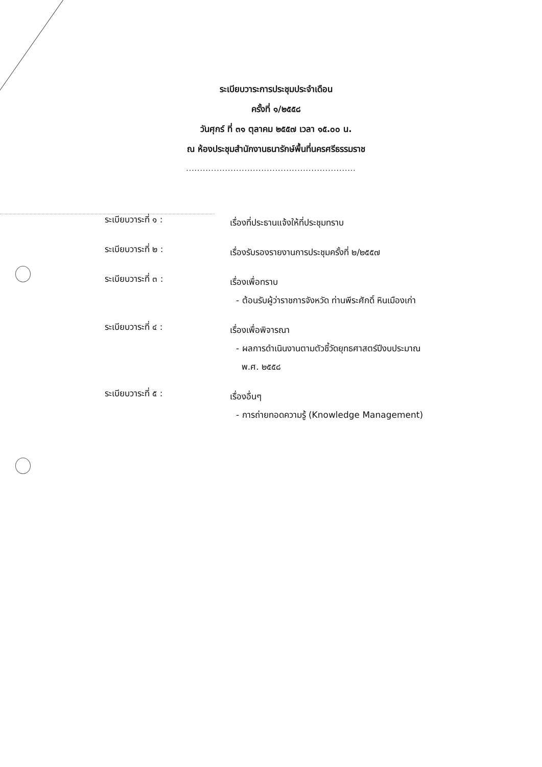ระเบียบวาระการประชุมประจำเดือน
ครั้งที่ ๑/๒๕๕๘
วันศุกร์ ที่ ๓๑ ตุลาคม ๒๕๕๗ เวลา ๑๕.๐๐ น.
ณ ห้องประชุมสำนักงานธนารักษ์พื้นที่นครศรีธรรมราช
.............................................................
ระเบียบวาระที่ ๑ :
เรื่องที่ประธานแจ้งให้ที่ประชุมทราบ
ระเบียบวาระที่ ๒ :
เรื่องรับรองรายงานการประชุมครั้งที่ ๒/๒๕๕๗
ระเบียบวาระที่ ๓ :
เรื่องเพื่อทราบ
- ต้อนรับผู้ว่าราชการจังหวัด ท่านพีระศักดิ์ หินเมืองเก่า
ระเบียบวาระที่ ๔ :
เรื่องเพื่อพิจารณา
- ผลการดำเนินงานตามตัวชี้วัดยุทธศาสตร์ปีงบประมาณ
พ.ศ. ๒๕๕๘
ระเบียบวาระที่ ๕ :
เรื่องอื่นๆ
- การถ่ายทอดความรู้ (Knowledge Management)